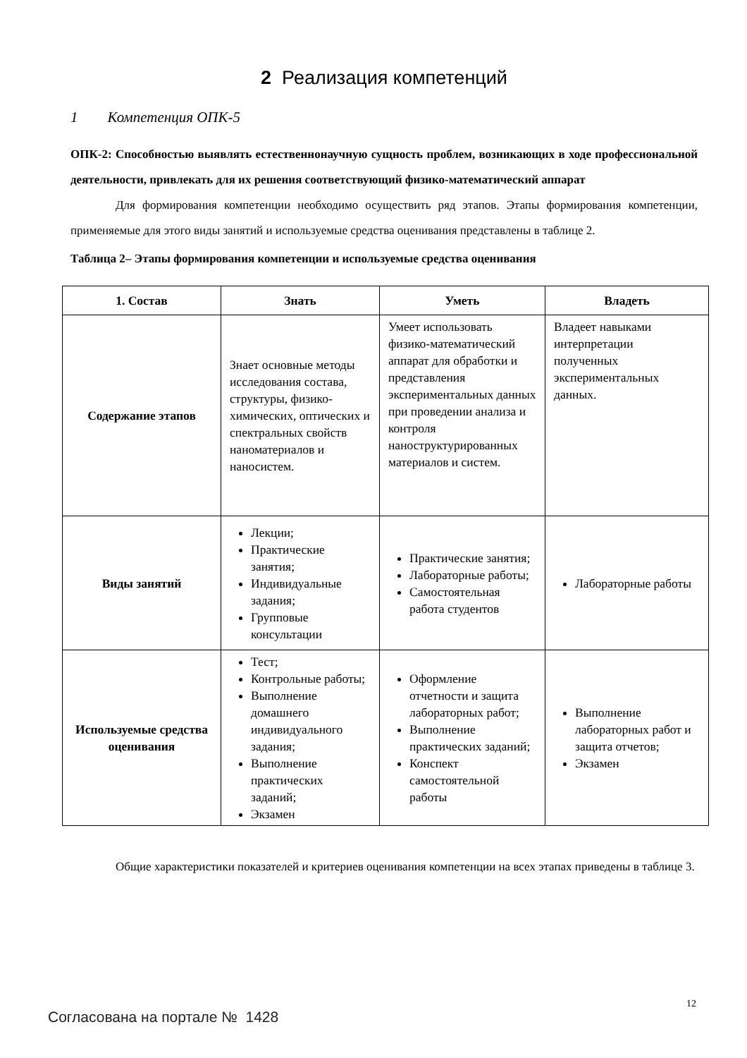2 Реализация компетенций
1 Компетенция ОПК-5
ОПК-2: Способностью выявлять естественнонаучную сущность проблем, возникающих в ходе профессиональной деятельности, привлекать для их решения соответствующий физико-математический аппарат
Для формирования компетенции необходимо осуществить ряд этапов. Этапы формирования компетенции, применяемые для этого виды занятий и используемые средства оценивания представлены в таблице 2.
Таблица 2– Этапы формирования компетенции и используемые средства оценивания
| 1. Состав | Знать | Уметь | Владеть |
| --- | --- | --- | --- |
| Содержание этапов | Знает основные методы исследования состава, структуры, физико-химических, оптических и спектральных свойств наноматериалов и наносистем. | Умеет использовать физико-математический аппарат для обработки и представления экспериментальных данных при проведении анализа и контроля наноструктурированных материалов и систем. | Владеет навыками интерпретации полученных экспериментальных данных. |
| Виды занятий | Лекции; Практические занятия; Индивидуальные задания; Групповые консультации | Практические занятия; Лабораторные работы; Самостоятельная работа студентов | Лабораторные работы |
| Используемые средства оценивания | Тест; Контрольные работы; Выполнение домашнего индивидуального задания; Выполнение практических заданий; Экзамен | Оформление отчетности и защита лабораторных работ; Выполнение практических заданий; Конспект самостоятельной работы | Выполнение лабораторных работ и защита отчетов; Экзамен |
Общие характеристики показателей и критериев оценивания компетенции на всех этапах приведены в таблице 3.
12
Согласована на портале № 1428